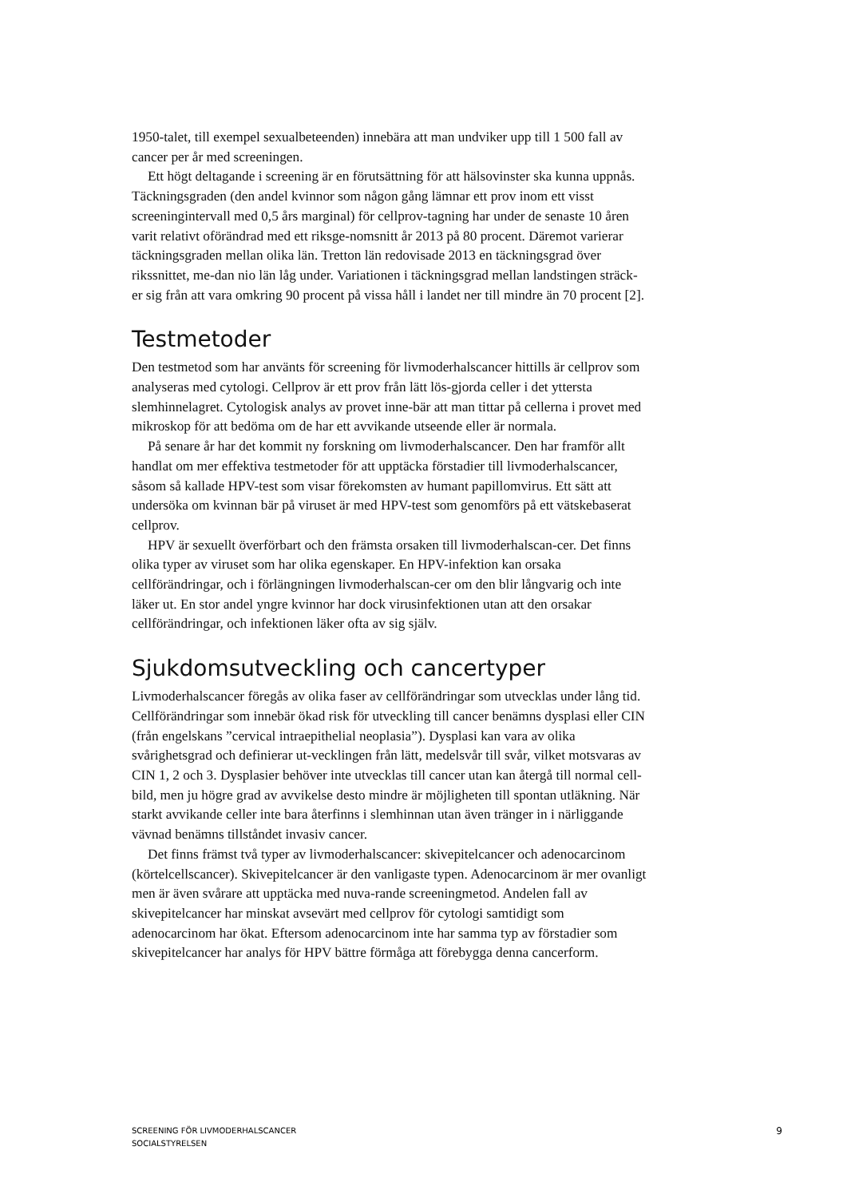1950-talet, till exempel sexualbeteenden) innebära att man undviker upp till 1 500 fall av cancer per år med screeningen.
Ett högt deltagande i screening är en förutsättning för att hälsovinster ska kunna uppnås. Täckningsgraden (den andel kvinnor som någon gång lämnar ett prov inom ett visst screeningintervall med 0,5 års marginal) för cellprov-tagning har under de senaste 10 åren varit relativt oförändrad med ett riksge-nomsnitt år 2013 på 80 procent. Däremot varierar täckningsgraden mellan olika län. Tretton län redovisade 2013 en täckningsgrad över rikssnittet, me-dan nio län låg under. Variationen i täckningsgrad mellan landstingen sträck-er sig från att vara omkring 90 procent på vissa håll i landet ner till mindre än 70 procent [2].
Testmetoder
Den testmetod som har använts för screening för livmoderhalscancer hittills är cellprov som analyseras med cytologi. Cellprov är ett prov från lätt lös-gjorda celler i det yttersta slemhinnelagret. Cytologisk analys av provet inne-bär att man tittar på cellerna i provet med mikroskop för att bedöma om de har ett avvikande utseende eller är normala.
På senare år har det kommit ny forskning om livmoderhalscancer. Den har framför allt handlat om mer effektiva testmetoder för att upptäcka förstadier till livmoderhalscancer, såsom så kallade HPV-test som visar förekomsten av humant papillomvirus. Ett sätt att undersöka om kvinnan bär på viruset är med HPV-test som genomförs på ett vätskebaserat cellprov.
HPV är sexuellt överförbart och den främsta orsaken till livmoderhalscan-cer. Det finns olika typer av viruset som har olika egenskaper. En HPV-infektion kan orsaka cellförändringar, och i förlängningen livmoderhalscan-cer om den blir långvarig och inte läker ut. En stor andel yngre kvinnor har dock virusinfektionen utan att den orsakar cellförändringar, och infektionen läker ofta av sig själv.
Sjukdomsutveckling och cancertyper
Livmoderhalscancer föregås av olika faser av cellförändringar som utvecklas under lång tid. Cellförändringar som innebär ökad risk för utveckling till cancer benämns dysplasi eller CIN (från engelskans ”cervical intraepithelial neoplasia”). Dysplasi kan vara av olika svårighetsgrad och definierar ut-vecklingen från lätt, medelsvår till svår, vilket motsvaras av CIN 1, 2 och 3. Dysplasier behöver inte utvecklas till cancer utan kan återgå till normal cell-bild, men ju högre grad av avvikelse desto mindre är möjligheten till spontan utläkning. När starkt avvikande celler inte bara återfinns i slemhinnan utan även tränger in i närliggande vävnad benämns tillståndet invasiv cancer.
Det finns främst två typer av livmoderhalscancer: skivepitelcancer och adenocarcinom (körtelcellscancer). Skivepitelcancer är den vanligaste typen. Adenocarcinom är mer ovanligt men är även svårare att upptäcka med nuva-rande screeningmetod. Andelen fall av skivepitelcancer har minskat avsevärt med cellprov för cytologi samtidigt som adenocarcinom har ökat. Eftersom adenocarcinom inte har samma typ av förstadier som skivepitelcancer har analys för HPV bättre förmåga att förebygga denna cancerform.
SCREENING FÖR LIVMODERHALSCANCER
SOCIALSTYRELSEN
9